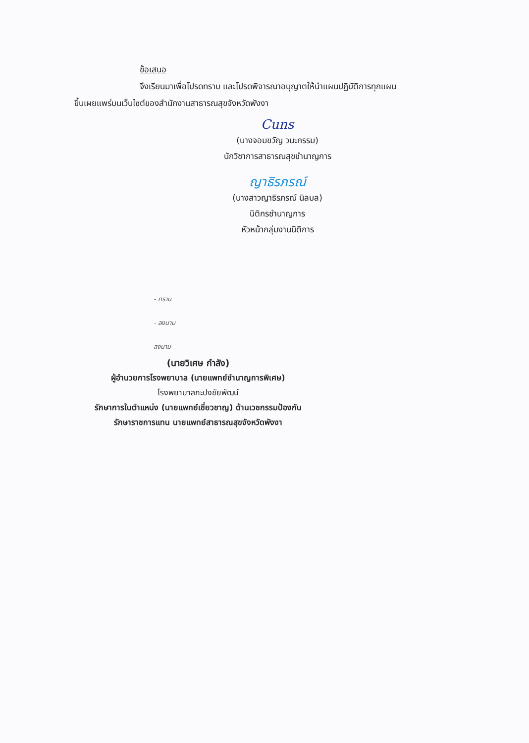ข้อเสนอ
จึงเรียนมาเพื่อโปรดทราบ และโปรดพิจารณาอนุญาตให้นำแผนปฏิบัติการทุกแผน
ขึ้นเผยแพร่บนเว็บไซต์ของสำนักงานสาธารณสุขจังหวัดพังงา
Cuns
(นางจอมขวัญ วนะกรรม)
นักวิชาการสาธารณสุขชำนาญการ
ญาธิรภรณ์
(นางสาวญาธิรภรณ์ นิลบล)
นิติกรชำนาญการ
หัวหน้ากลุ่มงานนิติการ
- ทราบ
- ลงนาม
ลงนาม
(นายวิเศษ กำลัง)
ผู้อำนวยการโรงพยาบาล (นายแพทย์ชำนาญการพิเศษ)
โรงพยาบาลกะปงชัยพัฒน์
รักษาการในตำแหน่ง (นายแพทย์เชี่ยวชาญ) ด้านเวชกรรมป้องกัน
รักษาราชการแทน นายแพทย์สาธารณสุขจังหวัดพังงา